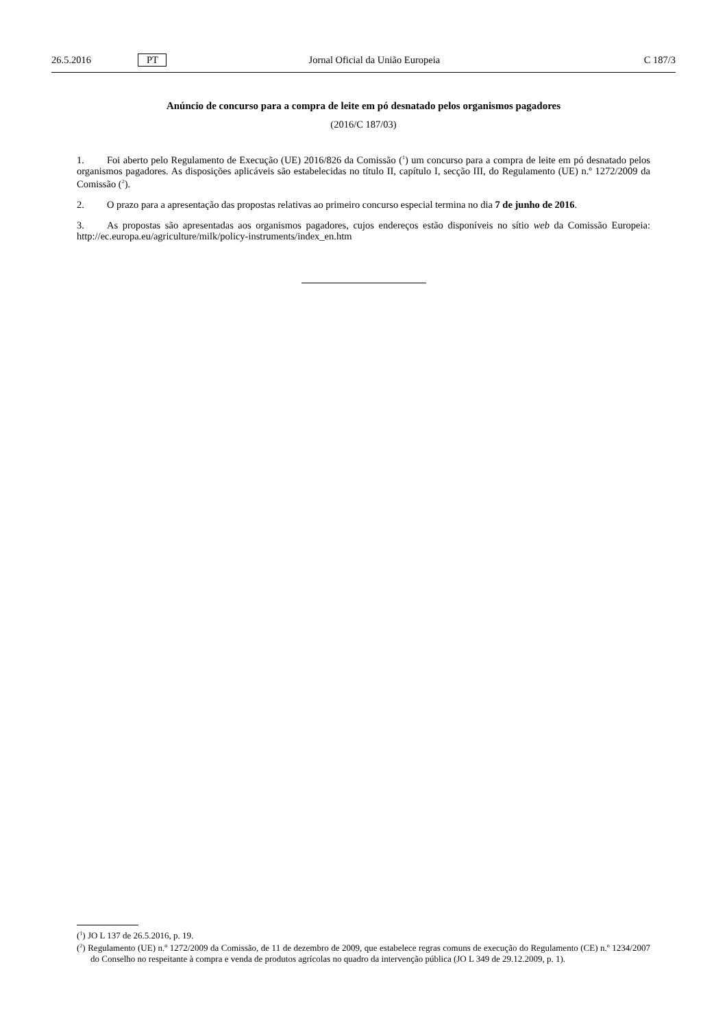26.5.2016 PT Jornal Oficial da União Europeia C 187/3
Anúncio de concurso para a compra de leite em pó desnatado pelos organismos pagadores
(2016/C 187/03)
1. Foi aberto pelo Regulamento de Execução (UE) 2016/826 da Comissão (<sup>1</sup>) um concurso para a compra de leite em pó desnatado pelos organismos pagadores. As disposições aplicáveis são estabelecidas no título II, capítulo I, secção III, do Regulamento (UE) n.º 1272/2009 da Comissão (<sup>2</sup>).
2. O prazo para a apresentação das propostas relativas ao primeiro concurso especial termina no dia 7 de junho de 2016.
3. As propostas são apresentadas aos organismos pagadores, cujos endereços estão disponíveis no sítio web da Comissão Europeia: http://ec.europa.eu/agriculture/milk/policy-instruments/index_en.htm
(<sup>1</sup>) JO L 137 de 26.5.2016, p. 19.
(<sup>2</sup>) Regulamento (UE) n.º 1272/2009 da Comissão, de 11 de dezembro de 2009, que estabelece regras comuns de execução do Regulamento (CE) n.º 1234/2007 do Conselho no respeitante à compra e venda de produtos agrícolas no quadro da intervenção pública (JO L 349 de 29.12.2009, p. 1).